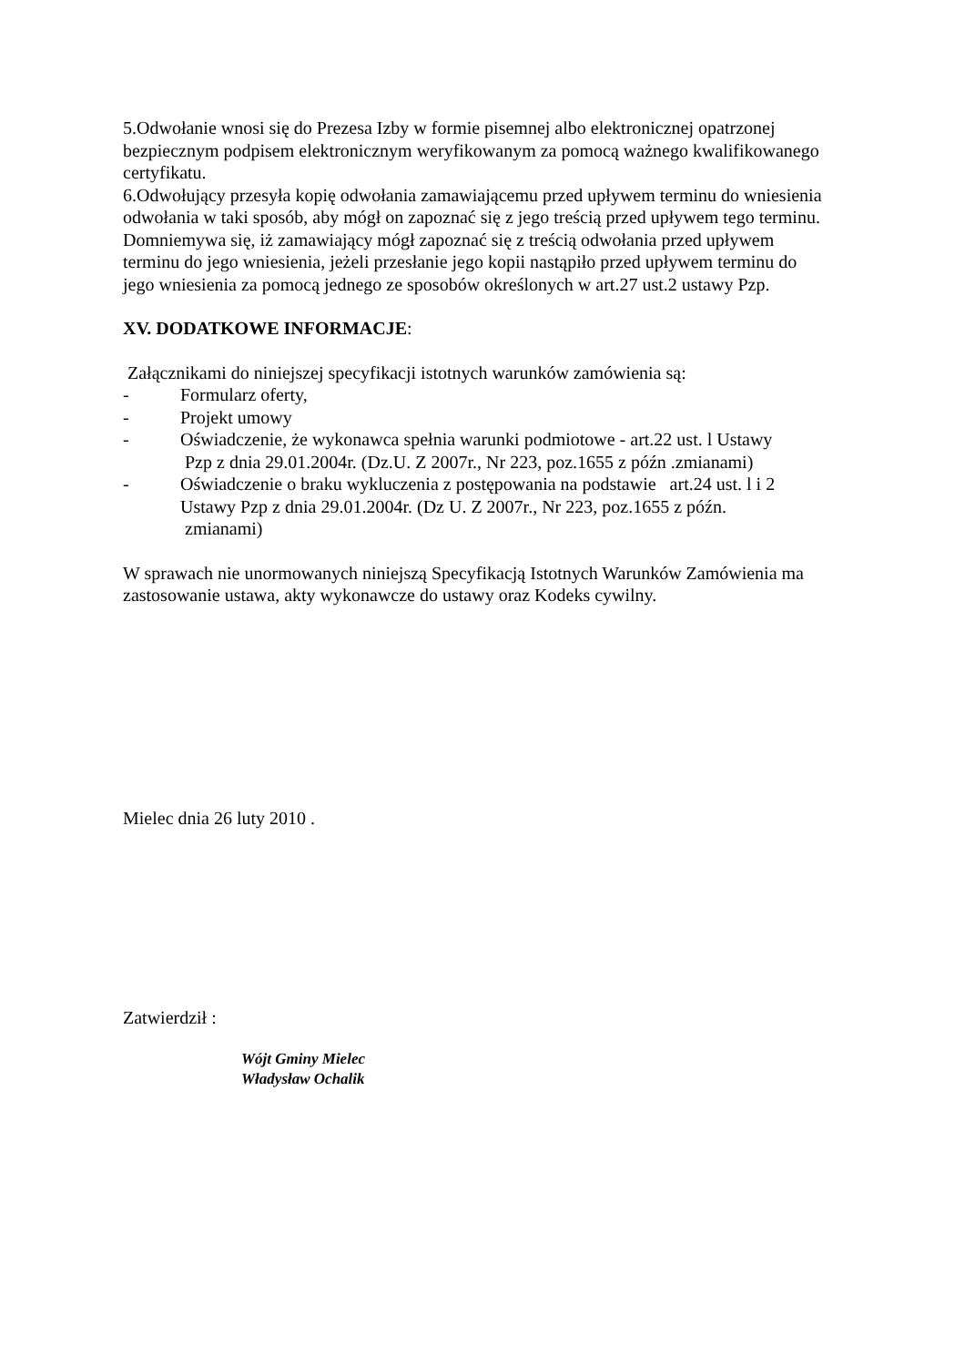5.Odwołanie wnosi się do Prezesa Izby w formie pisemnej albo elektronicznej opatrzonej bezpiecznym podpisem elektronicznym weryfikowanym za pomocą ważnego kwalifikowanego certyfikatu.
6.Odwołujący przesyła kopię odwołania zamawiającemu przed upływem terminu do wniesienia odwołania w taki sposób, aby mógł on zapoznać się z jego treścią przed upływem tego terminu. Domniemywa się, iż zamawiający mógł zapoznać się z treścią odwołania przed upływem terminu do jego wniesienia, jeżeli przesłanie jego kopii nastąpiło przed upływem terminu do jego wniesienia za pomocą jednego ze sposobów określonych w art.27 ust.2 ustawy Pzp.
XV. DODATKOWE INFORMACJE:
Załącznikami do niniejszej specyfikacji istotnych warunków zamówienia są:
- Formularz oferty,
- Projekt umowy
- Oświadczenie, że wykonawca spełnia warunki podmiotowe - art.22 ust. l Ustawy
Pzp z dnia 29.01.2004r. (Dz.U. Z 2007r., Nr 223, poz.1655 z późn .zmianami)
- Oświadczenie o braku wykluczenia z postępowania na podstawie art.24 ust. l i 2 Ustawy Pzp z dnia 29.01.2004r. (Dz U. Z 2007r., Nr 223, poz.1655 z późn.
zmianami)
W sprawach nie unormowanych niniejszą Specyfikacją Istotnych Warunków Zamówienia ma zastosowanie ustawa, akty wykonawcze do ustawy oraz Kodeks cywilny.
Mielec dnia 26 luty 2010 .
Zatwierdził :
Wójt Gminy Mielec
Władysław Ochalik